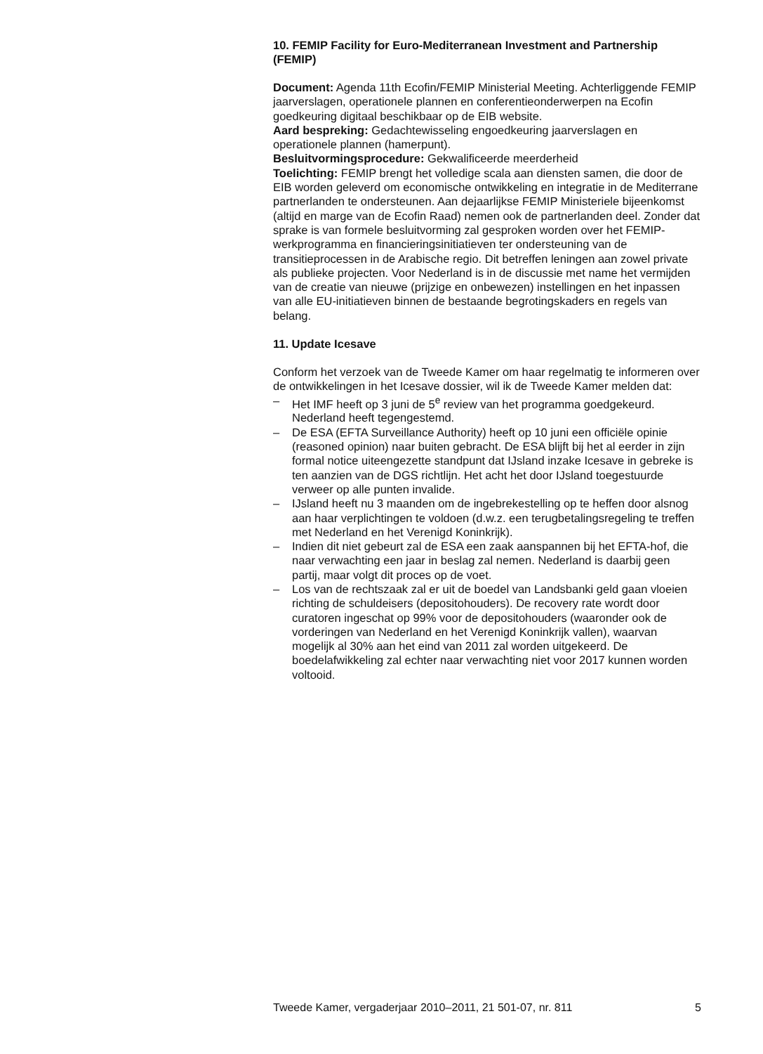10. FEMIP Facility for Euro-Mediterranean Investment and Partnership (FEMIP)
Document: Agenda 11th Ecofin/FEMIP Ministerial Meeting. Achterliggende FEMIP jaarverslagen, operationele plannen en conferentieonderwerpen na Ecofin goedkeuring digitaal beschikbaar op de EIB website.
Aard bespreking: Gedachtewisseling engoedkeuring jaarverslagen en operationele plannen (hamerpunt).
Besluitvormingsprocedure: Gekwalificeerde meerderheid
Toelichting: FEMIP brengt het volledige scala aan diensten samen, die door de EIB worden geleverd om economische ontwikkeling en integratie in de Mediterrane partnerlanden te ondersteunen. Aan dejaarlijkse FEMIP Ministeriele bijeenkomst (altijd en marge van de Ecofin Raad) nemen ook de partnerlanden deel. Zonder dat sprake is van formele besluitvorming zal gesproken worden over het FEMIP-werkprogramma en financieringsinitiatieven ter ondersteuning van de transitieprocessen in de Arabische regio. Dit betreffen leningen aan zowel private als publieke projecten. Voor Nederland is in de discussie met name het vermijden van de creatie van nieuwe (prijzige en onbewezen) instellingen en het inpassen van alle EU-initiatieven binnen de bestaande begrotingskaders en regels van belang.
11. Update Icesave
Conform het verzoek van de Tweede Kamer om haar regelmatig te informeren over de ontwikkelingen in het Icesave dossier, wil ik de Tweede Kamer melden dat:
– Het IMF heeft op 3 juni de 5<sup>e</sup> review van het programma goedgekeurd. Nederland heeft tegengestemd.
– De ESA (EFTA Surveillance Authority) heeft op 10 juni een officiële opinie (reasoned opinion) naar buiten gebracht. De ESA blijft bij het al eerder in zijn formal notice uiteengezette standpunt dat IJsland inzake Icesave in gebreke is ten aanzien van de DGS richtlijn. Het acht het door IJsland toegestuurde verweer op alle punten invalide.
– IJsland heeft nu 3 maanden om de ingebrekestelling op te heffen door alsnog aan haar verplichtingen te voldoen (d.w.z. een terugbetalingsregeling te treffen met Nederland en het Verenigd Koninkrijk).
– Indien dit niet gebeurt zal de ESA een zaak aanspannen bij het EFTA-hof, die naar verwachting een jaar in beslag zal nemen. Nederland is daarbij geen partij, maar volgt dit proces op de voet.
– Los van de rechtszaak zal er uit de boedel van Landsbanki geld gaan vloeien richting de schuldeisers (depositohouders). De recovery rate wordt door curatoren ingeschat op 99% voor de depositohouders (waaronder ook de vorderingen van Nederland en het Verenigd Koninkrijk vallen), waarvan mogelijk al 30% aan het eind van 2011 zal worden uitgekeerd. De boedelafwikkeling zal echter naar verwachting niet voor 2017 kunnen worden voltooid.
Tweede Kamer, vergaderjaar 2010–2011, 21 501-07, nr. 811 5